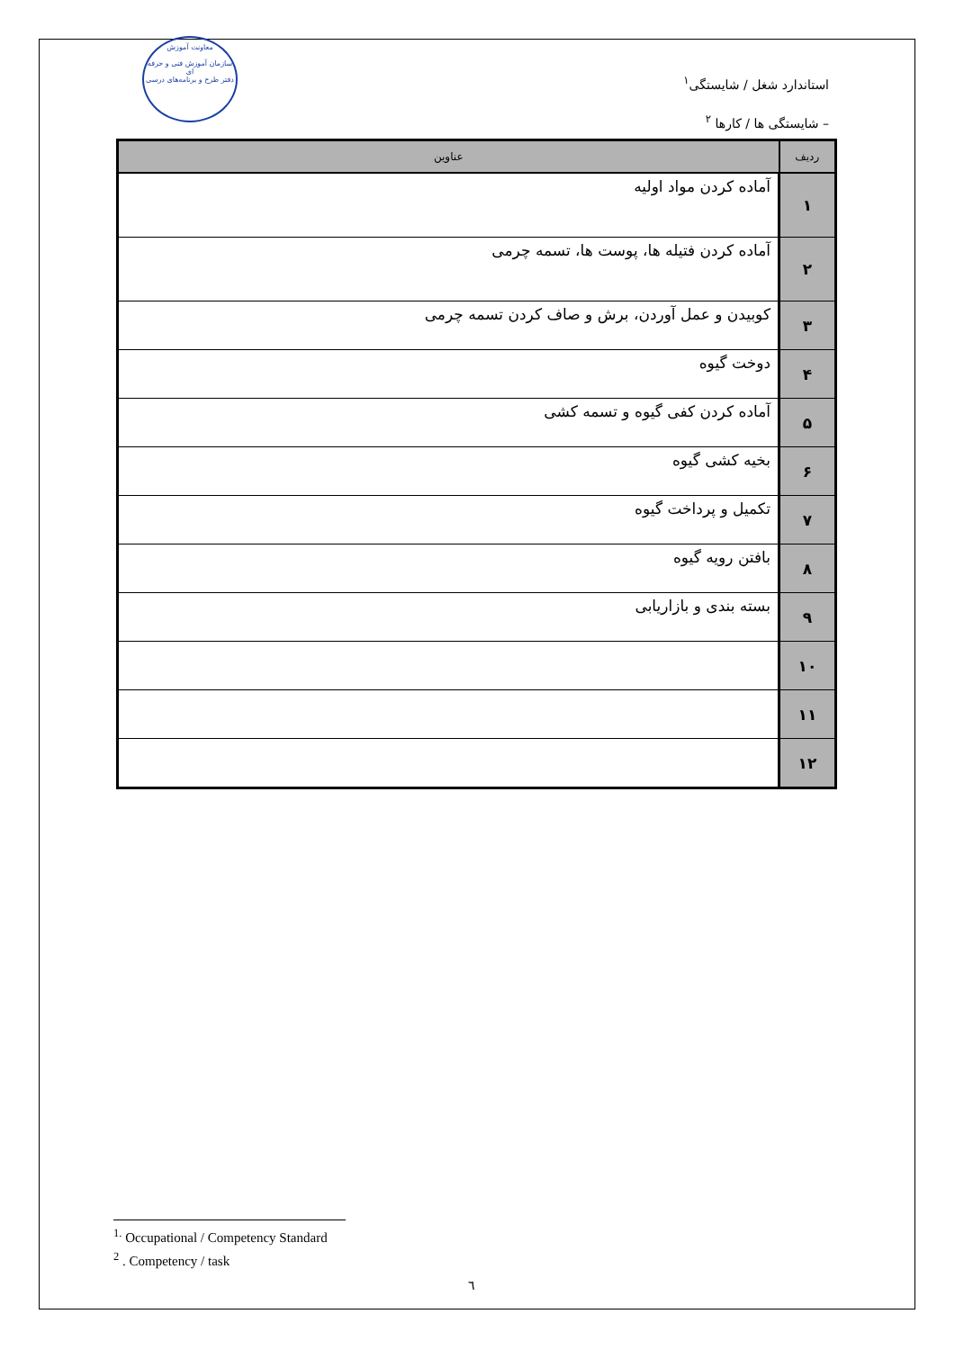معاونت آموزش
سازمان آموزش فنی و حرفه ای
دفتر طرح و برنامه‌های درسی
استاندارد شغل / شایستگی<sup>۱</sup>
– شایستگی ها / کارها <sup>۲</sup>
| ردیف | عناوین |
| --- | --- |
| ۱ | آماده کردن مواد اولیه |
| ۲ | آماده کردن فتیله ها، پوست ها، تسمه چرمی |
| ۳ | کوبیدن و عمل آوردن، برش و صاف کردن تسمه چرمی |
| ۴ | دوخت گیوه |
| ۵ | آماده کردن کفی گیوه و تسمه کشی |
| ۶ | بخیه کشی گیوه |
| ۷ | تکمیل و پرداخت گیوه |
| ۸ | بافتن رویه گیوه |
| ۹ | بسته بندی و بازاریابی |
| ۱۰ | |
| ۱۱ | |
| ۱۲ | |
<sup>1.</sup> Occupational / Competency Standard
<sup>2</sup> . Competency / task
٦